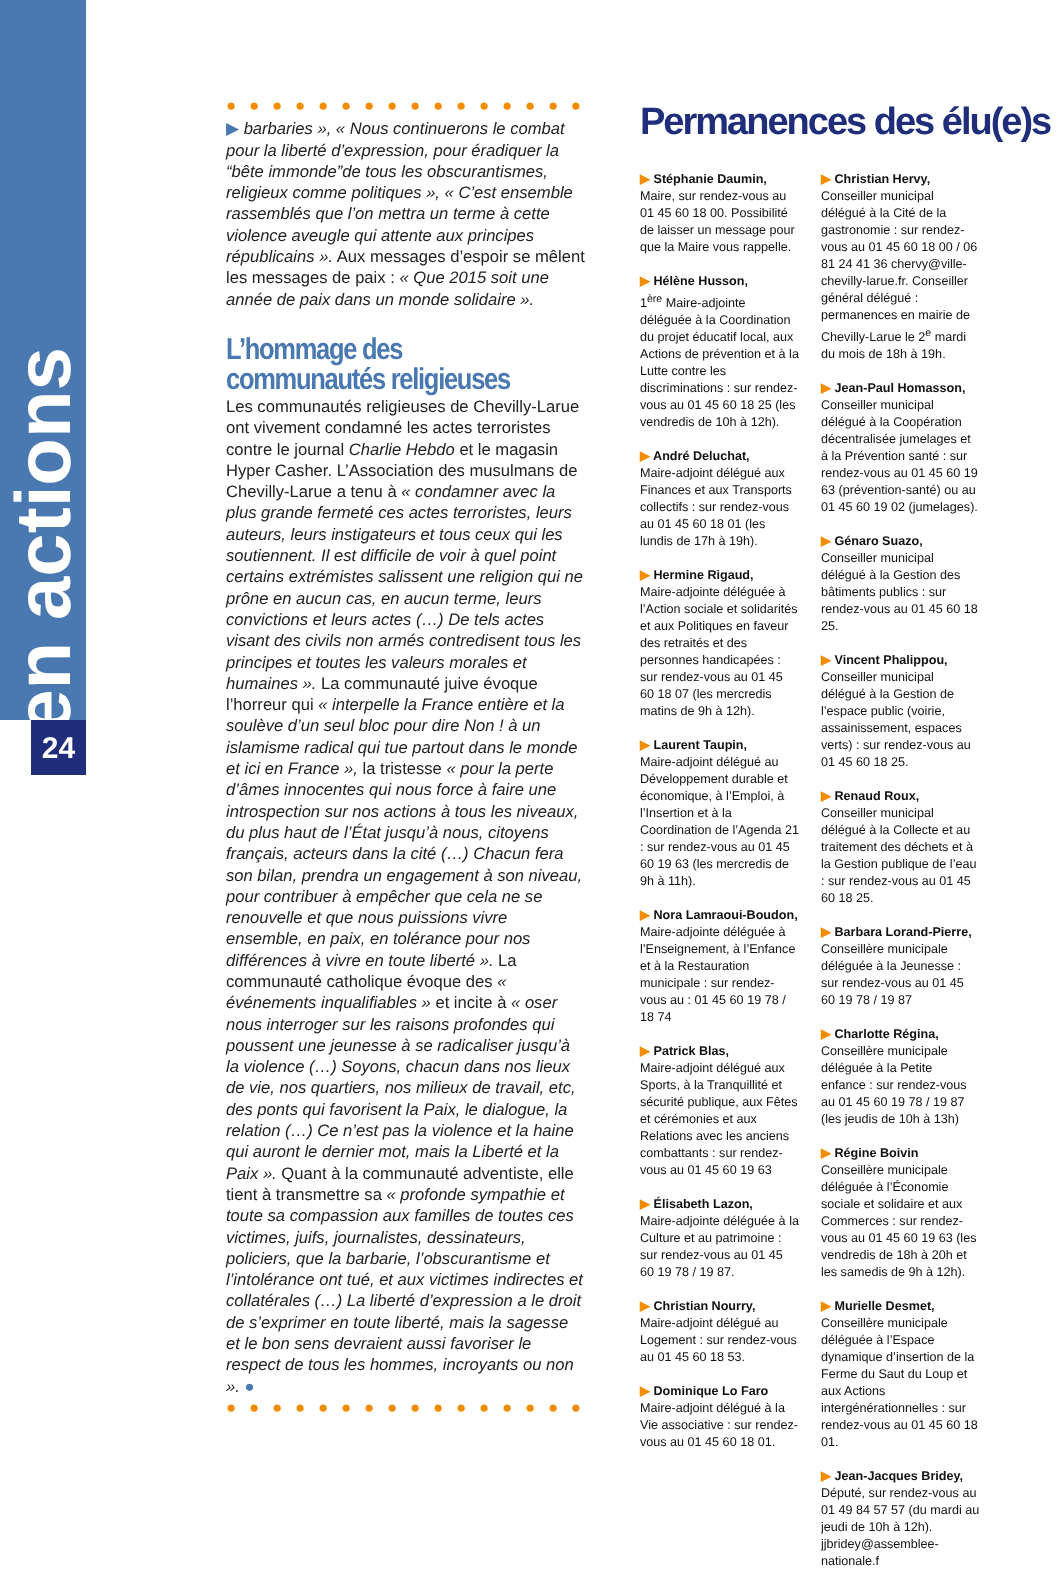en actions
24
● ● ● ● ● ● ● ● ● ● ● ● ● ● ● ● ●
▶ barbaries », « Nous continuerons le combat pour la liberté d’expression, pour éradiquer la “bête immonde”de tous les obscurantismes, religieux comme politiques », « C’est ensemble rassemblés que l’on mettra un terme à cette violence aveugle qui attente aux principes républicains ». Aux messages d’espoir se mêlent les messages de paix : « Que 2015 soit une année de paix dans un monde solidaire ».
L’hommage des communautés religieuses
Les communautés religieuses de Chevilly-Larue ont vivement condamné les actes terroristes contre le journal Charlie Hebdo et le magasin Hyper Casher. L’Association des musulmans de Chevilly-Larue a tenu à « condamner avec la plus grande fermeté ces actes terroristes, leurs auteurs, leurs instigateurs et tous ceux qui les soutiennent. Il est difficile de voir à quel point certains extrémistes salissent une religion qui ne prône en aucun cas, en aucun terme, leurs convictions et leurs actes (…) De tels actes visant des civils non armés contredisent tous les principes et toutes les valeurs morales et humaines ». La communauté juive évoque l’horreur qui « interpelle la France entière et la soulève d’un seul bloc pour dire Non ! à un islamisme radical qui tue partout dans le monde et ici en France », la tristesse « pour la perte d’âmes innocentes qui nous force à faire une introspection sur nos actions à tous les niveaux, du plus haut de l’État jusqu’à nous, citoyens français, acteurs dans la cité (…) Chacun fera son bilan, prendra un engagement à son niveau, pour contribuer à empêcher que cela ne se renouvelle et que nous puissions vivre ensemble, en paix, en tolérance pour nos différences à vivre en toute liberté ». La communauté catholique évoque des « événements inqualifiables » et incite à « oser nous interroger sur les raisons profondes qui poussent une jeunesse à se radicaliser jusqu’à la violence (…) Soyons, chacun dans nos lieux de vie, nos quartiers, nos milieux de travail, etc, des ponts qui favorisent la Paix, le dialogue, la relation (…) Ce n’est pas la violence et la haine qui auront le dernier mot, mais la Liberté et la Paix ». Quant à la communauté adventiste, elle tient à transmettre sa « profonde sympathie et toute sa compassion aux familles de toutes ces victimes, juifs, journalistes, dessinateurs, policiers, que la barbarie, l’obscurantisme et l’intolérance ont tué, et aux victimes indirectes et collatérales (…) La liberté d’expression a le droit de s’exprimer en toute liberté, mais la sagesse et le bon sens devraient aussi favoriser le respect de tous les hommes, incroyants ou non ». ●
● ● ● ● ● ● ● ● ● ● ● ● ● ● ● ● ●
Permanences des élu(e)s
▶ Stéphanie Daumin,
Maire, sur rendez-vous au 01 45 60 18 00. Possibilité de laisser un message pour que la Maire vous rappelle.
▶ Hélène Husson,
1<sup>ère</sup> Maire-adjointe déléguée à la Coordination du projet éducatif local, aux Actions de prévention et à la Lutte contre les discriminations : sur rendez-vous au 01 45 60 18 25 (les vendredis de 10h à 12h).
▶ André Deluchat,
Maire-adjoint délégué aux Finances et aux Transports collectifs : sur rendez-vous au 01 45 60 18 01 (les lundis de 17h à 19h).
▶ Hermine Rigaud,
Maire-adjointe déléguée à l’Action sociale et solidarités et aux Politiques en faveur des retraités et des personnes handicapées : sur rendez-vous au 01 45 60 18 07 (les mercredis matins de 9h à 12h).
▶ Laurent Taupin,
Maire-adjoint délégué au Développement durable et économique, à l’Emploi, à l’Insertion et à la Coordination de l’Agenda 21 : sur rendez-vous au 01 45 60 19 63 (les mercredis de 9h à 11h).
▶ Nora Lamraoui-Boudon,
Maire-adjointe déléguée à l’Enseignement, à l’Enfance et à la Restauration municipale : sur rendez-vous au : 01 45 60 19 78 / 18 74
▶ Patrick Blas,
Maire-adjoint délégué aux Sports, à la Tranquillité et sécurité publique, aux Fêtes et cérémonies et aux Relations avec les anciens combattants : sur rendez-vous au 01 45 60 19 63
▶ Élisabeth Lazon,
Maire-adjointe déléguée à la Culture et au patrimoine : sur rendez-vous au 01 45 60 19 78 / 19 87.
▶ Christian Nourry,
Maire-adjoint délégué au Logement : sur rendez-vous au 01 45 60 18 53.
▶ Dominique Lo Faro
Maire-adjoint délégué à la Vie associative : sur rendez-vous au 01 45 60 18 01.
▶ Christian Hervy,
Conseiller municipal délégué à la Cité de la gastronomie : sur rendez-vous au 01 45 60 18 00 / 06 81 24 41 36 chervy@ville-chevilly-larue.fr. Conseiller général délégué : permanences en mairie de Chevilly-Larue le 2<sup>e</sup> mardi du mois de 18h à 19h.
▶ Jean-Paul Homasson,
Conseiller municipal délégué à la Coopération décentralisée jumelages et à la Prévention santé : sur rendez-vous au 01 45 60 19 63 (prévention-santé) ou au 01 45 60 19 02 (jumelages).
▶ Génaro Suazo,
Conseiller municipal délégué à la Gestion des bâtiments publics : sur rendez-vous au 01 45 60 18 25.
▶ Vincent Phalippou,
Conseiller municipal délégué à la Gestion de l’espace public (voirie, assainissement, espaces verts) : sur rendez-vous au 01 45 60 18 25.
▶ Renaud Roux,
Conseiller municipal délégué à la Collecte et au traitement des déchets et à la Gestion publique de l’eau : sur rendez-vous au 01 45 60 18 25.
▶ Barbara Lorand-Pierre,
Conseillère municipale déléguée à la Jeunesse : sur rendez-vous au 01 45 60 19 78 / 19 87
▶ Charlotte Régina,
Conseillère municipale déléguée à la Petite enfance : sur rendez-vous au 01 45 60 19 78 / 19 87 (les jeudis de 10h à 13h)
▶ Régine Boivin
Conseillère municipale déléguée à l’Économie sociale et solidaire et aux Commerces : sur rendez-vous au 01 45 60 19 63 (les vendredis de 18h à 20h et les samedis de 9h à 12h).
▶ Murielle Desmet,
Conseillère municipale déléguée à l’Espace dynamique d’insertion de la Ferme du Saut du Loup et aux Actions intergénérationnelles : sur rendez-vous au 01 45 60 18 01.
▶ Jean-Jacques Bridey,
Député, sur rendez-vous au 01 49 84 57 57 (du mardi au jeudi de 10h à 12h). jjbridey@assemblee-nationale.f